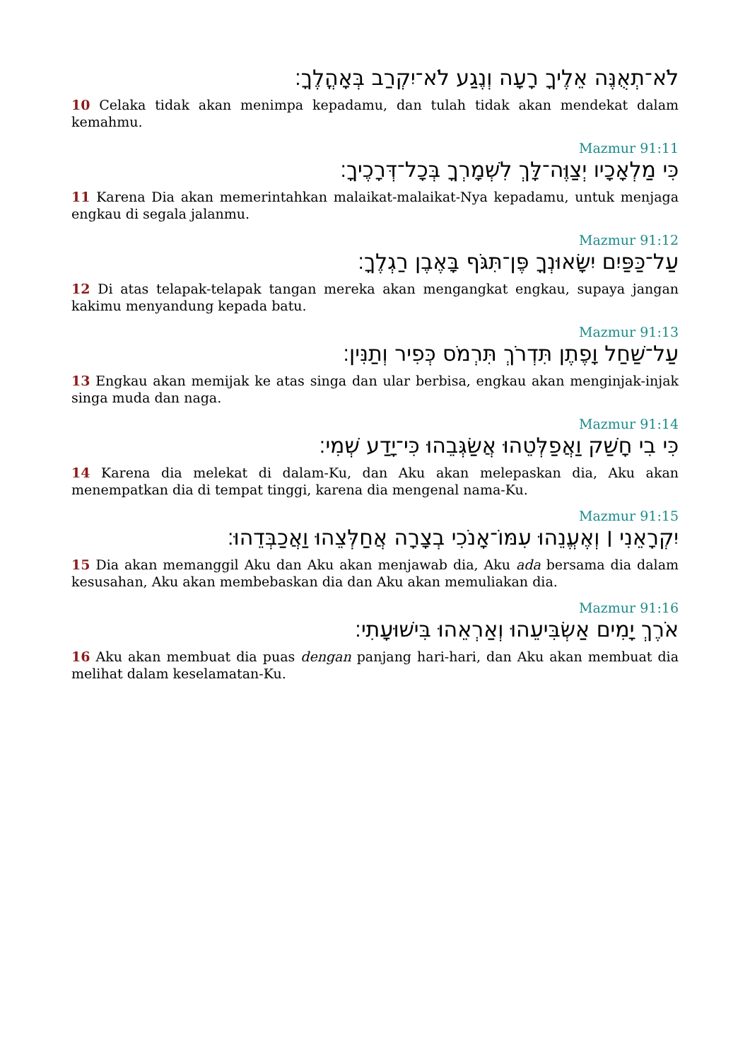לֹא־תְאֻנֶּה אֵלֶיךָ רָעָה וְנֶגַע לֹא־יִקְרַב בְּאָהֳלֶךָ׃
10 Celaka tidak akan menimpa kepadamu, dan tulah tidak akan mendekat dalam kemahmu.
Mazmur 91:11
כִּי מַלְאָכָיו יְצַוֶּה־לָּךְ לִשְׁמָרְךָ בְּכָל־דְּרָכֶיךָ׃
11 Karena Dia akan memerintahkan malaikat-malaikat-Nya kepadamu, untuk menjaga engkau di segala jalanmu.
Mazmur 91:12
עַל־כַּפַּיִם יִשָּׂאוּנְךָ פֶּן־תִּגֹּף בָּאֶבֶן רַגְלֶךָ׃
12 Di atas telapak-telapak tangan mereka akan mengangkat engkau, supaya jangan kakimu menyandung kepada batu.
Mazmur 91:13
עַל־שַׁחַל וָפֶתֶן תִּדְרֹךְ תִּרְמֹס כְּפִיר וְתַנִּין׃
13 Engkau akan memijak ke atas singa dan ular berbisa, engkau akan menginjak-injak singa muda dan naga.
Mazmur 91:14
כִּי בִי חָשַׁק וַאֲפַלְּטֵהוּ אֲשַׂגְּבֵהוּ כִּי־יָדַע שְׁמִי׃
14 Karena dia melekat di dalam-Ku, dan Aku akan melepaskan dia, Aku akan menempatkan dia di tempat tinggi, karena dia mengenal nama-Ku.
Mazmur 91:15
יִקְרָאֵנִי ׀ וְאֶעֱנֵהוּ עִמּוֹ־אָנֹכִי בְצָרָה אֲחַלְּצֵהוּ וַאֲכַבְּדֵהוּ׃
15 Dia akan memanggil Aku dan Aku akan menjawab dia, Aku ada bersama dia dalam kesusahan, Aku akan membebaskan dia dan Aku akan memuliakan dia.
Mazmur 91:16
אֹרֶךְ יָמִים אַשְׂבִּיעֵהוּ וְאַרְאֵהוּ בִּישׁוּעָתִי׃
16 Aku akan membuat dia puas dengan panjang hari-hari, dan Aku akan membuat dia melihat dalam keselamatan-Ku.